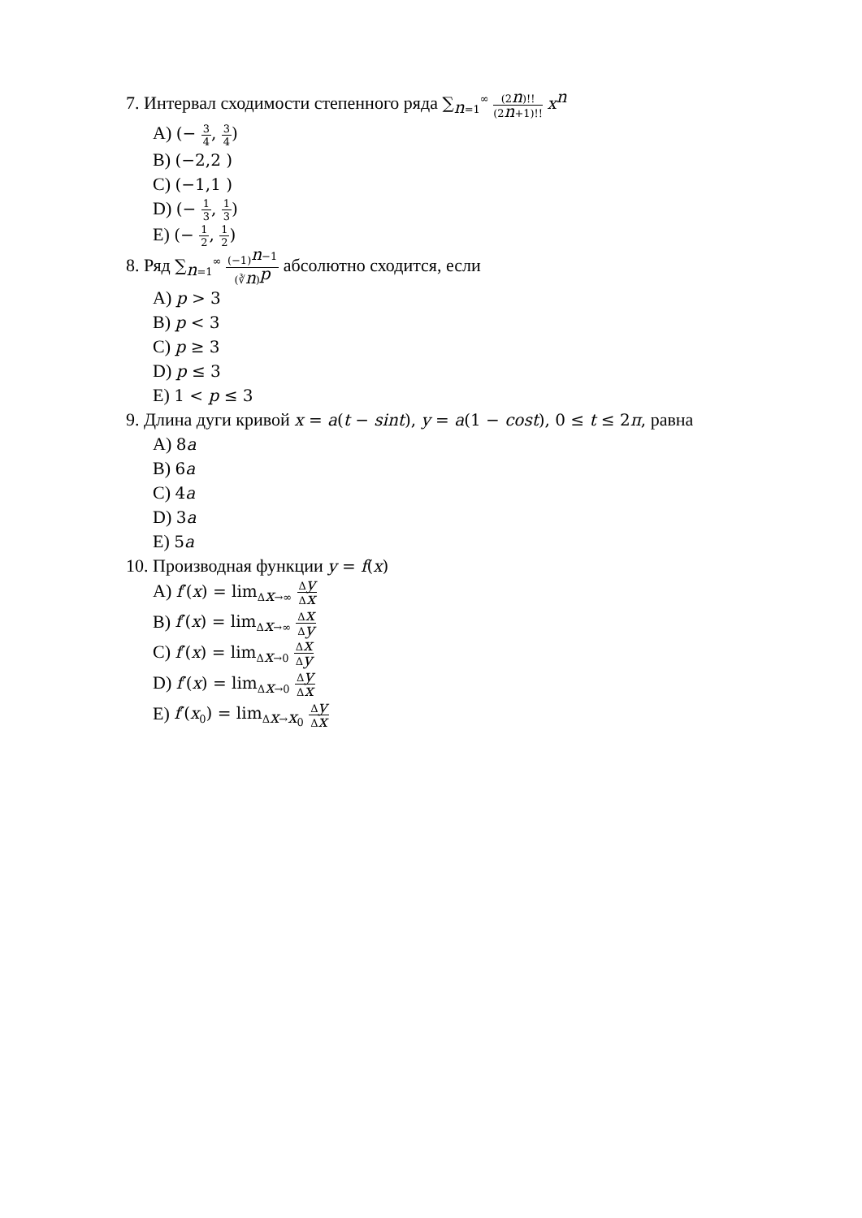7. Интервал сходимости степенного ряда ∑<sub>n=1</sub><sup>∞</sup> (2n)!! (2n+1)!! x<sup>n</sup>
A) (− 3 4, 3 4)
B) (−2,2 )
C) (−1,1 )
D) (− 1 3, 1 3)
E) (− 1 2, 1 2)
8. Ряд ∑<sub>n=1</sub><sup>∞</sup> (−1)<sup>n−1</sup> (∛n)<sup>p</sup> абсолютно сходится, если
A) p > 3
B) p < 3
C) p ≥ 3
D) p ≤ 3
E) 1 < p ≤ 3
9. Длина дуги кривой x = a(t − sint), y = a(1 − cost), 0 ≤ t ≤ 2π, равна
A) 8a
B) 6a
C) 4a
D) 3a
E) 5a
10. Производная функции y = f(x)
A) f′(x) = lim<sub>Δx→∞</sub> Δy Δx
B) f′(x) = lim<sub>Δx→∞</sub> Δx Δy
C) f′(x) = lim<sub>Δx→0</sub> Δx Δy
D) f′(x) = lim<sub>Δx→0</sub> Δy Δx
E) f′(x<sub>0</sub>) = lim<sub>Δx→x<sub>0</sub></sub> Δy Δx